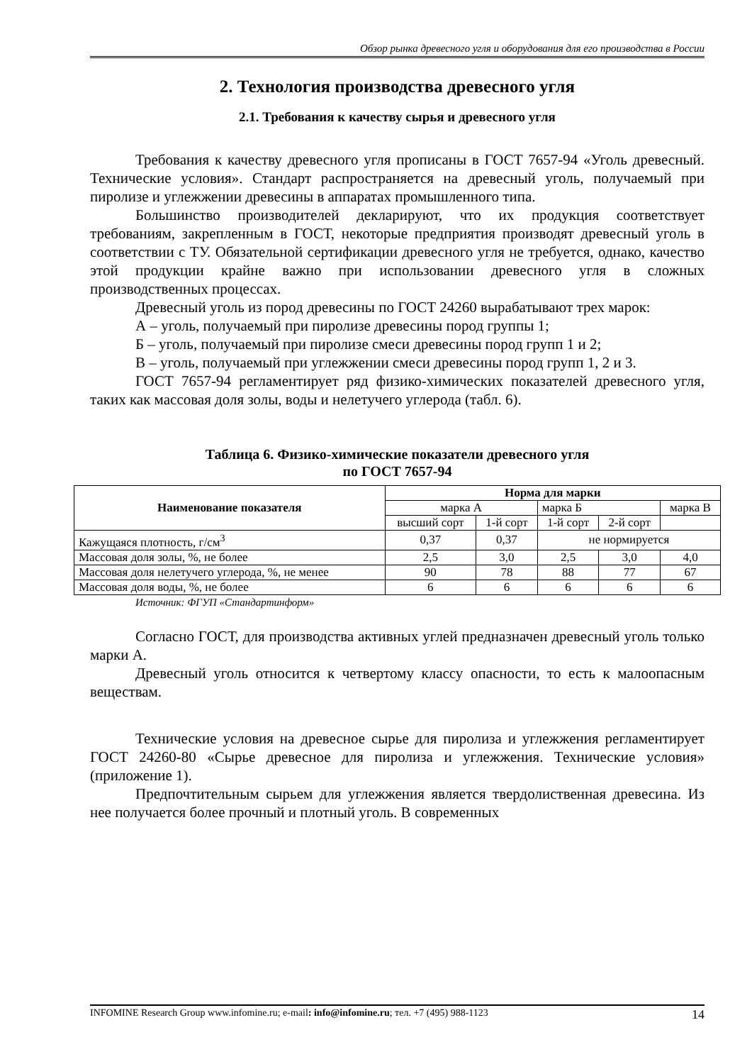Обзор рынка древесного угля и оборудования для его производства в России
2. Технология производства древесного угля
2.1. Требования к качеству сырья и древесного угля
Требования к качеству древесного угля прописаны в ГОСТ 7657-94 «Уголь древесный. Технические условия». Стандарт распространяется на древесный уголь, получаемый при пиролизе и углежжении древесины в аппаратах промышленного типа.
Большинство производителей декларируют, что их продукция соответствует требованиям, закрепленным в ГОСТ, некоторые предприятия производят древесный уголь в соответствии с ТУ. Обязательной сертификации древесного угля не требуется, однако, качество этой продукции крайне важно при использовании древесного угля в сложных производственных процессах.
Древесный уголь из пород древесины по ГОСТ 24260 вырабатывают трех марок:
А – уголь, получаемый при пиролизе древесины пород группы 1;
Б – уголь, получаемый при пиролизе смеси древесины пород групп 1 и 2;
В – уголь, получаемый при углежжении смеси древесины пород групп 1, 2 и 3.
ГОСТ 7657-94 регламентирует ряд физико-химических показателей древесного угля, таких как массовая доля золы, воды и нелетучего углерода (табл. 6).
Таблица 6. Физико-химические показатели древесного угля
по ГОСТ 7657-94
| Наименование показателя | Норма для марки | | | | |
| --- | --- | --- | --- | --- | --- |
| | марка А | | марка Б | | марка В |
| | высший сорт | 1-й сорт | 1-й сорт | 2-й сорт | |
| Кажущаяся плотность, г/см<sup>3</sup> | 0,37 | 0,37 | не нормируется | | |
| Массовая доля золы, %, не более | 2,5 | 3,0 | 2,5 | 3,0 | 4,0 |
| Массовая доля нелетучего углерода, %, не менее | 90 | 78 | 88 | 77 | 67 |
| Массовая доля воды, %, не более | 6 | 6 | 6 | 6 | 6 |
Источник: ФГУП «Стандартинформ»
Согласно ГОСТ, для производства активных углей предназначен древесный уголь только марки А.
Древесный уголь относится к четвертому классу опасности, то есть к малоопасным веществам.
Технические условия на древесное сырье для пиролиза и углежжения регламентирует ГОСТ 24260-80 «Сырье древесное для пиролиза и углежжения. Технические условия» (приложение 1).
Предпочтительным сырьем для углежжения является твердолиственная древесина. Из нее получается более прочный и плотный уголь. В современных
INFOMINE Research Group www.infomine.ru; e-mail: info@infomine.ru; тел. +7 (495) 988-1123 14